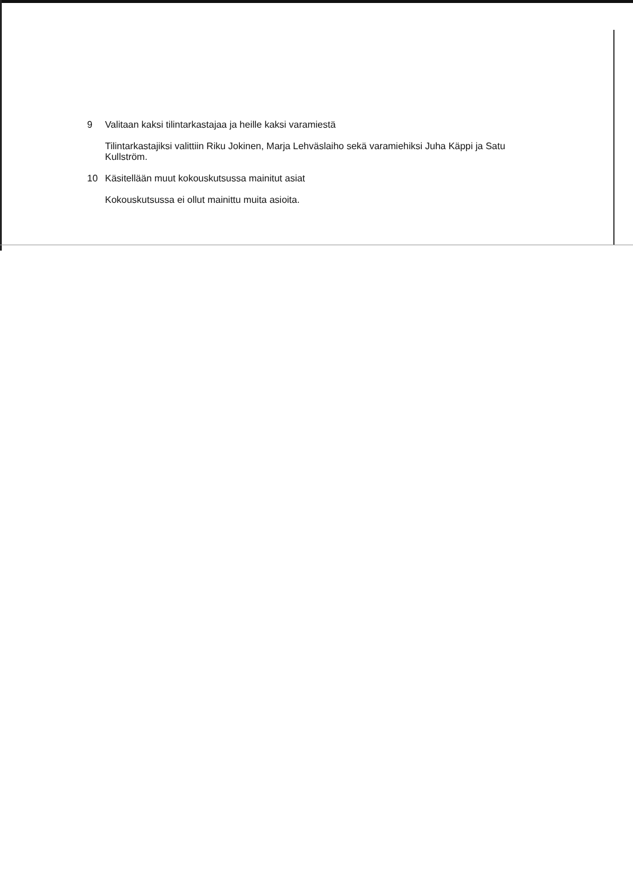9 Valitaan kaksi tilintarkastajaa ja heille kaksi varamiestä
Tilintarkastajiksi valittiin Riku Jokinen, Marja Lehväslaiho sekä varamiehiksi Juha Käppi ja Satu Kullström.
10 Käsitellään muut kokouskutsussa mainitut asiat
Kokouskutsussa ei ollut mainittu muita asioita.